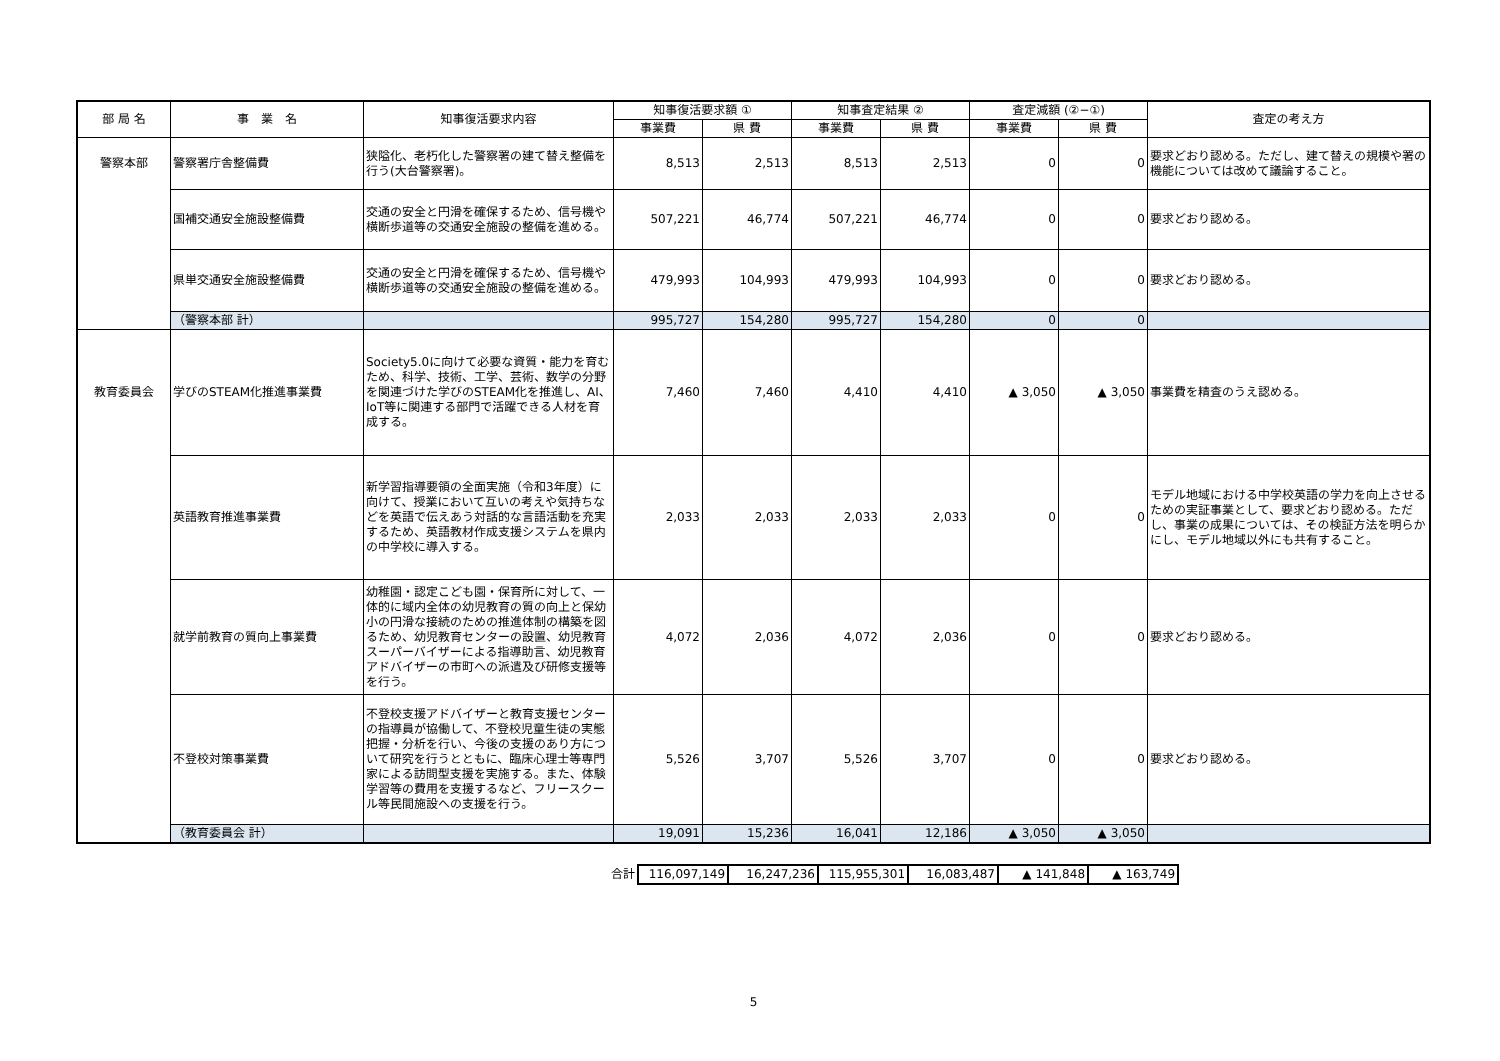| 部 局 名 | 事 業 名 | 知事復活要求内容 | 知事復活要求額 ① | | 知事査定結果 ② | | 査定減額 (②−①) | | 査定の考え方 |
| --- | --- | --- | --- | --- | --- | --- | --- | --- | --- |
| | | | 事業費 | 県 費 | 事業費 | 県 費 | 事業費 | 県 費 | |
| 警察本部 | 警察署庁舎整備費 | 狭隘化、老朽化した警察署の建て替え整備を行う(大台警察署)。 | 8,513 | 2,513 | 8,513 | 2,513 | 0 | 0 | 要求どおり認める。ただし、建て替えの規模や署の機能については改めて議論すること。 |
| | 国補交通安全施設整備費 | 交通の安全と円滑を確保するため、信号機や横断歩道等の交通安全施設の整備を進める。 | 507,221 | 46,774 | 507,221 | 46,774 | 0 | 0 | 要求どおり認める。 |
| | 県単交通安全施設整備費 | 交通の安全と円滑を確保するため、信号機や横断歩道等の交通安全施設の整備を進める。 | 479,993 | 104,993 | 479,993 | 104,993 | 0 | 0 | 要求どおり認める。 |
| | （警察本部 計） | | 995,727 | 154,280 | 995,727 | 154,280 | 0 | 0 | |
| 教育委員会 | 学びのSTEAM化推進事業費 | Society5.0に向けて必要な資質・能力を育むため、科学、技術、工学、芸術、数学の分野を関連づけた学びのSTEAM化を推進し、AI、IoT等に関連する部門で活躍できる人材を育成する。 | 7,460 | 7,460 | 4,410 | 4,410 | ▲ 3,050 | ▲ 3,050 | 事業費を精査のうえ認める。 |
| | 英語教育推進事業費 | 新学習指導要領の全面実施（令和3年度）に向けて、授業において互いの考えや気持ちなどを英語で伝えあう対話的な言語活動を充実するため、英語教材作成支援システムを県内の中学校に導入する。 | 2,033 | 2,033 | 2,033 | 2,033 | 0 | 0 | モデル地域における中学校英語の学力を向上させるための実証事業として、要求どおり認める。ただし、事業の成果については、その検証方法を明らかにし、モデル地域以外にも共有すること。 |
| | 就学前教育の質向上事業費 | 幼稚園・認定こども園・保育所に対して、一体的に域内全体の幼児教育の質の向上と保幼小の円滑な接続のための推進体制の構築を図るため、幼児教育センターの設置、幼児教育スーパーバイザーによる指導助言、幼児教育アドバイザーの市町への派遣及び研修支援等を行う。 | 4,072 | 2,036 | 4,072 | 2,036 | 0 | 0 | 要求どおり認める。 |
| | 不登校対策事業費 | 不登校支援アドバイザーと教育支援センターの指導員が協働して、不登校児童生徒の実態把握・分析を行い、今後の支援のあり方について研究を行うとともに、臨床心理士等専門家による訪問型支援を実施する。また、体験学習等の費用を支援するなど、フリースクール等民間施設への支援を行う。 | 5,526 | 3,707 | 5,526 | 3,707 | 0 | 0 | 要求どおり認める。 |
| | （教育委員会 計） | | 19,091 | 15,236 | 16,041 | 12,186 | ▲ 3,050 | ▲ 3,050 | |
| 合計 | 116,097,149 | 16,247,236 | 115,955,301 | 16,083,487 | ▲ 141,848 | ▲ 163,749 |
5